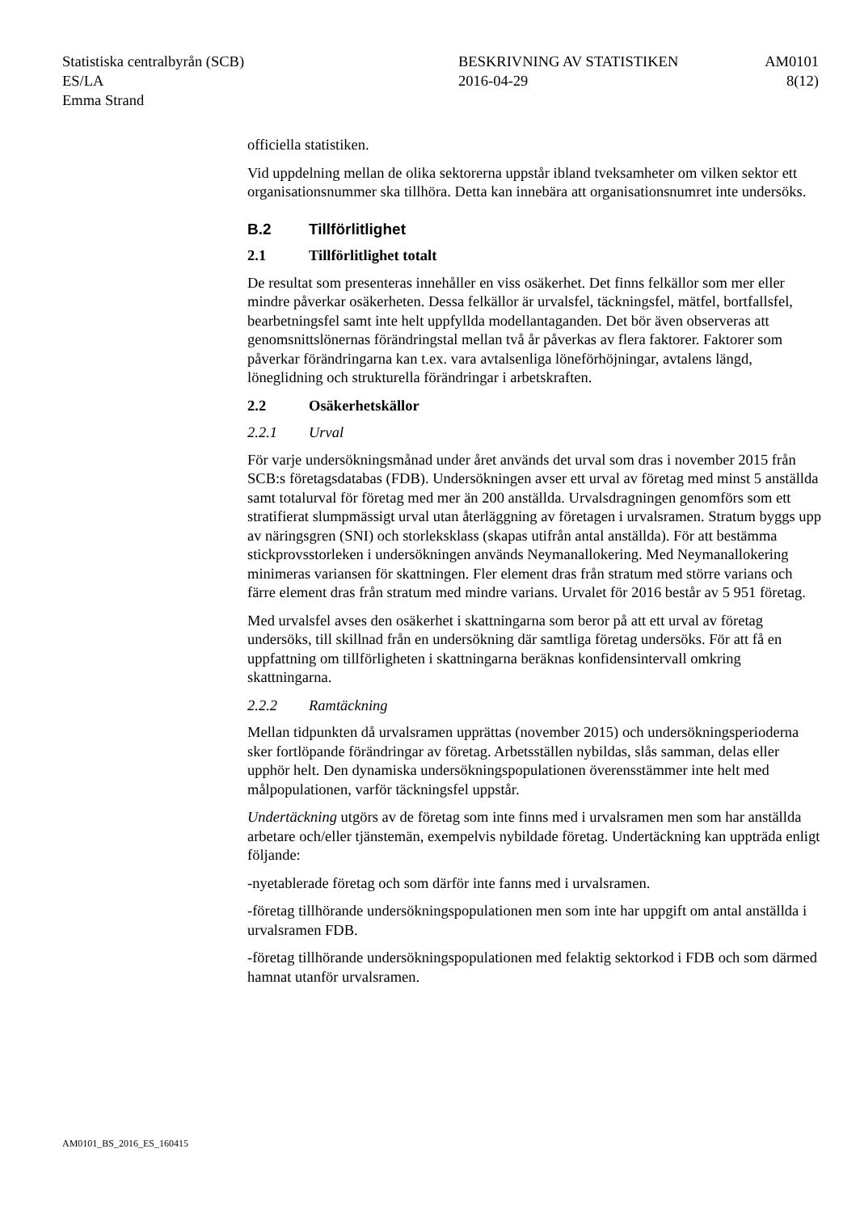Statistiska centralbyrån (SCB)
ES/LA
Emma Strand
BESKRIVNING AV STATISTIKEN
2016-04-29
AM0101
8(12)
officiella statistiken.
Vid uppdelning mellan de olika sektorerna uppstår ibland tveksamheter om vilken sektor ett organisationsnummer ska tillhöra. Detta kan innebära att organisationsnumret inte undersöks.
B.2 Tillförlitlighet
2.1 Tillförlitlighet totalt
De resultat som presenteras innehåller en viss osäkerhet. Det finns felkällor som mer eller mindre påverkar osäkerheten. Dessa felkällor är urvalsfel, täckningsfel, mätfel, bortfallsfel, bearbetningsfel samt inte helt uppfyllda modellantaganden. Det bör även observeras att genomsnittslönernas förändringstal mellan två år påverkas av flera faktorer. Faktorer som påverkar förändringarna kan t.ex. vara avtalsenliga löneförhöjningar, avtalens längd, löneglidning och strukturella förändringar i arbetskraften.
2.2 Osäkerhetskällor
2.2.1 Urval
För varje undersökningsmånad under året används det urval som dras i november 2015 från SCB:s företagsdatabas (FDB). Undersökningen avser ett urval av företag med minst 5 anställda samt totalurval för företag med mer än 200 anställda. Urvalsdragningen genomförs som ett stratifierat slumpmässigt urval utan återläggning av företagen i urvalsramen. Stratum byggs upp av näringsgren (SNI) och storleksklass (skapas utifrån antal anställda). För att bestämma stickprovsstorleken i undersökningen används Neymanallokering. Med Neymanallokering minimeras variansen för skattningen. Fler element dras från stratum med större varians och färre element dras från stratum med mindre varians. Urvalet för 2016 består av 5 951 företag.
Med urvalsfel avses den osäkerhet i skattningarna som beror på att ett urval av företag undersöks, till skillnad från en undersökning där samtliga företag undersöks. För att få en uppfattning om tillförligheten i skattningarna beräknas konfidensintervall omkring skattningarna.
2.2.2 Ramtäckning
Mellan tidpunkten då urvalsramen upprättas (november 2015) och undersökningsperioderna sker fortlöpande förändringar av företag. Arbetsställen nybildas, slås samman, delas eller upphör helt. Den dynamiska undersökningspopulationen överensstämmer inte helt med målpopulationen, varför täckningsfel uppstår.
Undertäckning utgörs av de företag som inte finns med i urvalsramen men som har anställda arbetare och/eller tjänstemän, exempelvis nybildade företag. Undertäckning kan uppträda enligt följande:
-nyetablerade företag och som därför inte fanns med i urvalsramen.
-företag tillhörande undersökningspopulationen men som inte har uppgift om antal anställda i urvalsramen FDB.
-företag tillhörande undersökningspopulationen med felaktig sektorkod i FDB och som därmed hamnat utanför urvalsramen.
AM0101_BS_2016_ES_160415